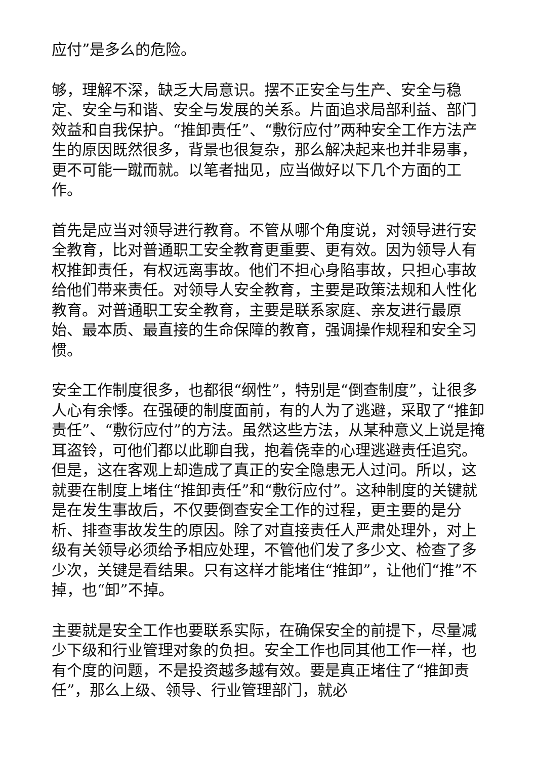应付”是多么的危险。
够，理解不深，缺乏大局意识。摆不正安全与生产、安全与稳定、安全与和谐、安全与发展的关系。片面追求局部利益、部门效益和自我保护。“推卸责任”、“敷衍应付”两种安全工作方法产生的原因既然很多，背景也很复杂，那么解决起来也并非易事，更不可能一蹴而就。以笔者拙见，应当做好以下几个方面的工作。
首先是应当对领导进行教育。不管从哪个角度说，对领导进行安全教育，比对普通职工安全教育更重要、更有效。因为领导人有权推卸责任，有权远离事故。他们不担心身陷事故，只担心事故给他们带来责任。对领导人安全教育，主要是政策法规和人性化教育。对普通职工安全教育，主要是联系家庭、亲友进行最原始、最本质、最直接的生命保障的教育，强调操作规程和安全习惯。
安全工作制度很多，也都很“纲性”，特别是“倒查制度”，让很多人心有余悸。在强硬的制度面前，有的人为了逃避，采取了“推卸责任”、“敷衍应付”的方法。虽然这些方法，从某种意义上说是掩耳盗铃，可他们都以此聊自我，抱着侥幸的心理逃避责任追究。但是，这在客观上却造成了真正的安全隐患无人过问。所以，这就要在制度上堵住“推卸责任”和“敷衍应付”。这种制度的关键就是在发生事故后，不仅要倒查安全工作的过程，更主要的是分析、排查事故发生的原因。除了对直接责任人严肃处理外，对上级有关领导必须给予相应处理，不管他们发了多少文、检查了多少次，关键是看结果。只有这样才能堵住“推卸”，让他们“推”不掉，也“卸”不掉。
主要就是安全工作也要联系实际，在确保安全的前提下，尽量减少下级和行业管理对象的负担。安全工作也同其他工作一样，也有个度的问题，不是投资越多越有效。要是真正堵住了“推卸责任”，那么上级、领导、行业管理部门，就必